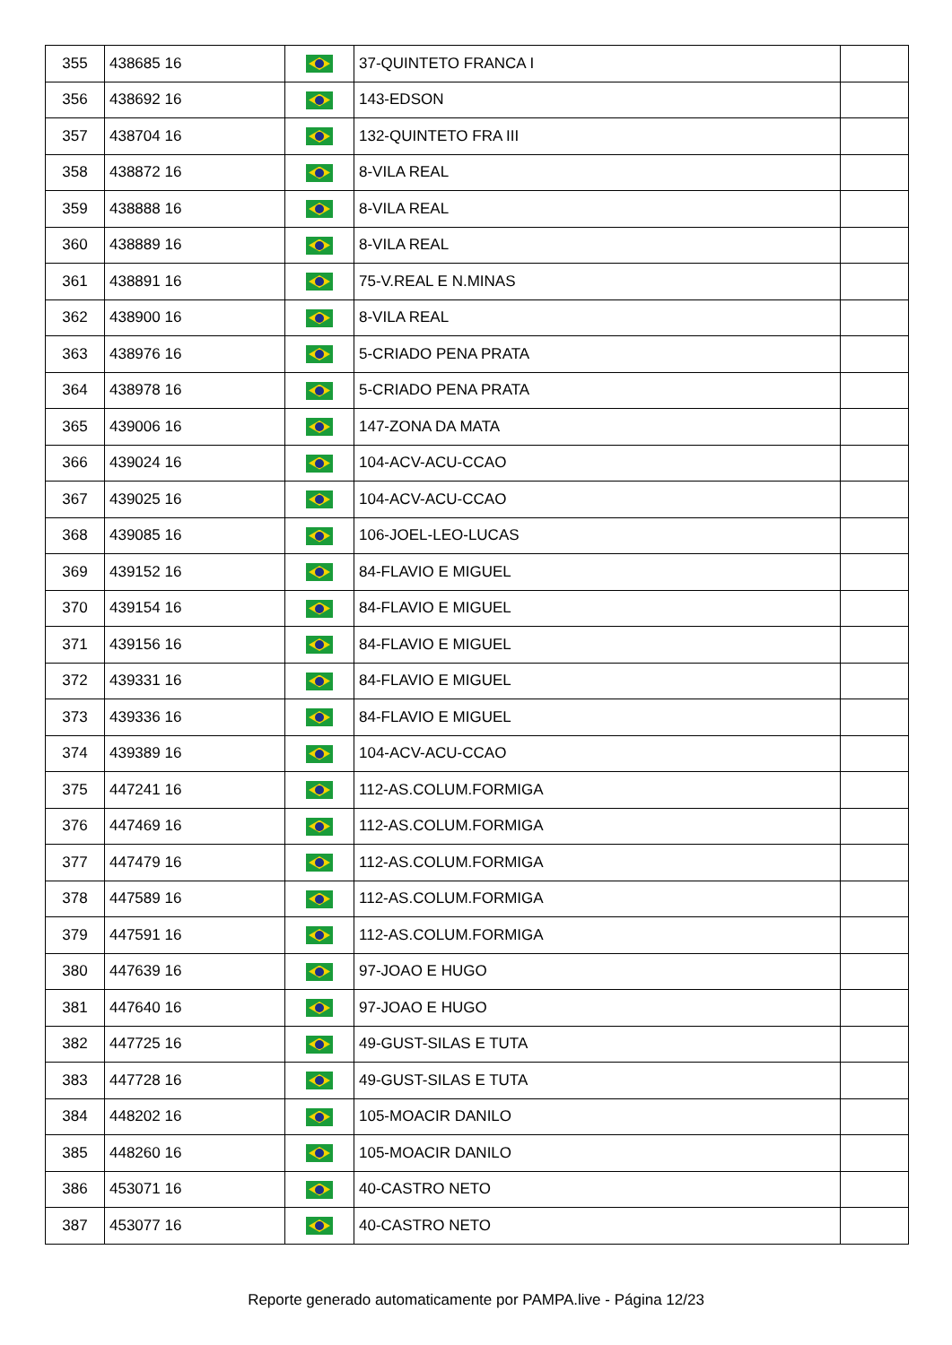| 355 | 438685 16 | | 37-QUINTETO FRANCA I | |
| 356 | 438692 16 | | 143-EDSON | |
| 357 | 438704 16 | | 132-QUINTETO FRA III | |
| 358 | 438872 16 | | 8-VILA REAL | |
| 359 | 438888 16 | | 8-VILA REAL | |
| 360 | 438889 16 | | 8-VILA REAL | |
| 361 | 438891 16 | | 75-V.REAL E N.MINAS | |
| 362 | 438900 16 | | 8-VILA REAL | |
| 363 | 438976 16 | | 5-CRIADO PENA PRATA | |
| 364 | 438978 16 | | 5-CRIADO PENA PRATA | |
| 365 | 439006 16 | | 147-ZONA DA MATA | |
| 366 | 439024 16 | | 104-ACV-ACU-CCAO | |
| 367 | 439025 16 | | 104-ACV-ACU-CCAO | |
| 368 | 439085 16 | | 106-JOEL-LEO-LUCAS | |
| 369 | 439152 16 | | 84-FLAVIO E MIGUEL | |
| 370 | 439154 16 | | 84-FLAVIO E MIGUEL | |
| 371 | 439156 16 | | 84-FLAVIO E MIGUEL | |
| 372 | 439331 16 | | 84-FLAVIO E MIGUEL | |
| 373 | 439336 16 | | 84-FLAVIO E MIGUEL | |
| 374 | 439389 16 | | 104-ACV-ACU-CCAO | |
| 375 | 447241 16 | | 112-AS.COLUM.FORMIGA | |
| 376 | 447469 16 | | 112-AS.COLUM.FORMIGA | |
| 377 | 447479 16 | | 112-AS.COLUM.FORMIGA | |
| 378 | 447589 16 | | 112-AS.COLUM.FORMIGA | |
| 379 | 447591 16 | | 112-AS.COLUM.FORMIGA | |
| 380 | 447639 16 | | 97-JOAO E HUGO | |
| 381 | 447640 16 | | 97-JOAO E HUGO | |
| 382 | 447725 16 | | 49-GUST-SILAS E TUTA | |
| 383 | 447728 16 | | 49-GUST-SILAS E TUTA | |
| 384 | 448202 16 | | 105-MOACIR DANILO | |
| 385 | 448260 16 | | 105-MOACIR DANILO | |
| 386 | 453071 16 | | 40-CASTRO NETO | |
| 387 | 453077 16 | | 40-CASTRO NETO | |
Reporte generado automaticamente por PAMPA.live - Página 12/23